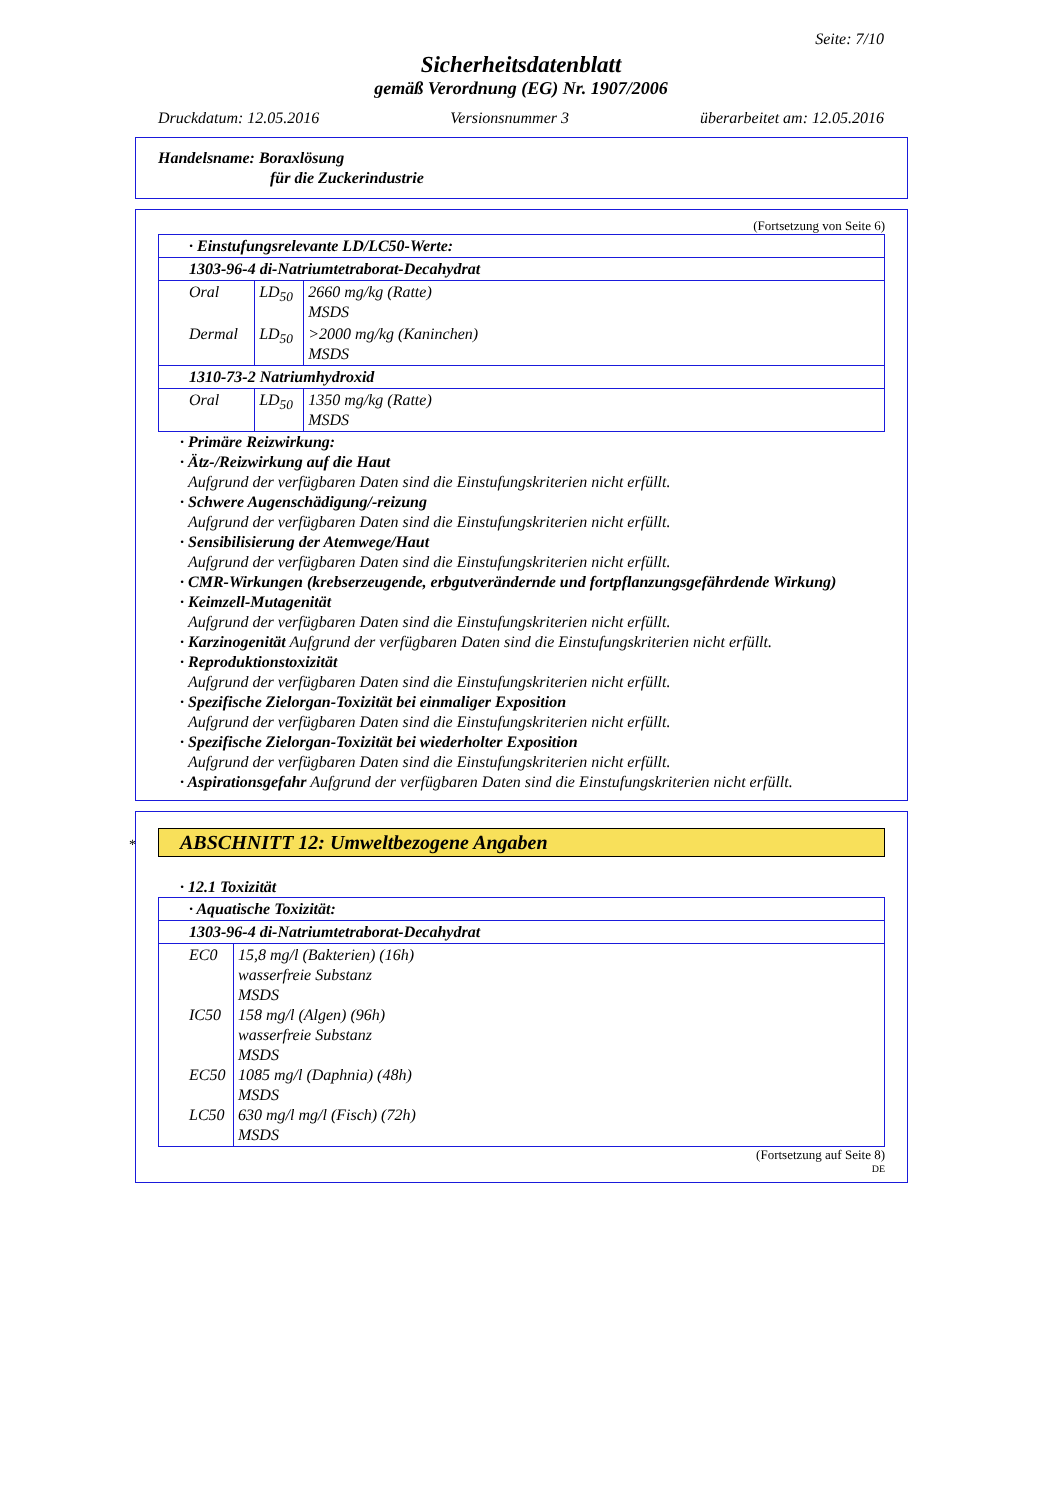Seite: 7/10
Sicherheitsdatenblatt
gemäß Verordnung (EG) Nr. 1907/2006
Druckdatum: 12.05.2016 Versionsnummer 3 überarbeitet am: 12.05.2016
Handelsname: Boraxlösung
für die Zuckerindustrie
(Fortsetzung von Seite 6)
| · Einstufungsrelevante LD/LC50-Werte: | | |
| 1303-96-4 di-Natriumtetraborat-Decahydrat | | |
| Oral | LD<sub>50</sub> | 2660 mg/kg (Ratte) MSDS |
| Dermal | LD<sub>50</sub> | >2000 mg/kg (Kaninchen) MSDS |
| 1310-73-2 Natriumhydroxid | | |
| Oral | LD<sub>50</sub> | 1350 mg/kg (Ratte) MSDS |
· Primäre Reizwirkung:
· Ätz-/Reizwirkung auf die Haut
Aufgrund der verfügbaren Daten sind die Einstufungskriterien nicht erfüllt.
· Schwere Augenschädigung/-reizung
Aufgrund der verfügbaren Daten sind die Einstufungskriterien nicht erfüllt.
· Sensibilisierung der Atemwege/Haut
Aufgrund der verfügbaren Daten sind die Einstufungskriterien nicht erfüllt.
· CMR-Wirkungen (krebserzeugende, erbgutverändernde und fortpflanzungsgefährdende Wirkung)
· Keimzell-Mutagenität
Aufgrund der verfügbaren Daten sind die Einstufungskriterien nicht erfüllt.
· Karzinogenität Aufgrund der verfügbaren Daten sind die Einstufungskriterien nicht erfüllt.
· Reproduktionstoxizität
Aufgrund der verfügbaren Daten sind die Einstufungskriterien nicht erfüllt.
· Spezifische Zielorgan-Toxizität bei einmaliger Exposition
Aufgrund der verfügbaren Daten sind die Einstufungskriterien nicht erfüllt.
· Spezifische Zielorgan-Toxizität bei wiederholter Exposition
Aufgrund der verfügbaren Daten sind die Einstufungskriterien nicht erfüllt.
· Aspirationsgefahr Aufgrund der verfügbaren Daten sind die Einstufungskriterien nicht erfüllt.
* ABSCHNITT 12: Umweltbezogene Angaben
· 12.1 Toxizität
| · Aquatische Toxizität: | |
| 1303-96-4 di-Natriumtetraborat-Decahydrat | |
| EC0 IC50 EC50 LC50 | 15,8 mg/l (Bakterien) (16h) wasserfreie Substanz MSDS 158 mg/l (Algen) (96h) wasserfreie Substanz MSDS 1085 mg/l (Daphnia) (48h) MSDS 630 mg/l mg/l (Fisch) (72h) MSDS |
(Fortsetzung auf Seite 8)
DE